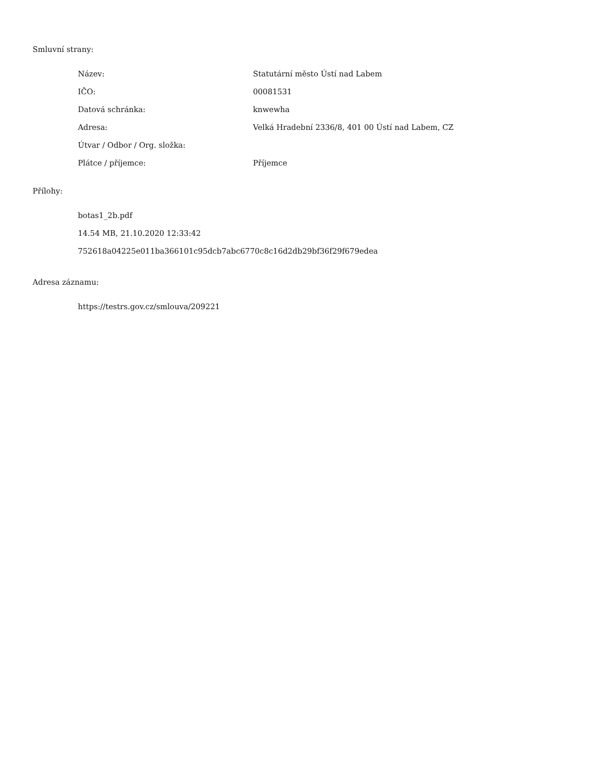Smluvní strany:
| Název: | Statutární město Ústí nad Labem |
| IČO: | 00081531 |
| Datová schránka: | knwewha |
| Adresa: | Velká Hradební 2336/8, 401 00 Ústí nad Labem, CZ |
| Útvar / Odbor / Org. složka: | |
| Plátce / příjemce: | Příjemce |
Přílohy:
botas1_2b.pdf
14.54 MB, 21.10.2020 12:33:42
752618a04225e011ba366101c95dcb7abc6770c8c16d2db29bf36f29f679edea
Adresa záznamu:
https://testrs.gov.cz/smlouva/209221